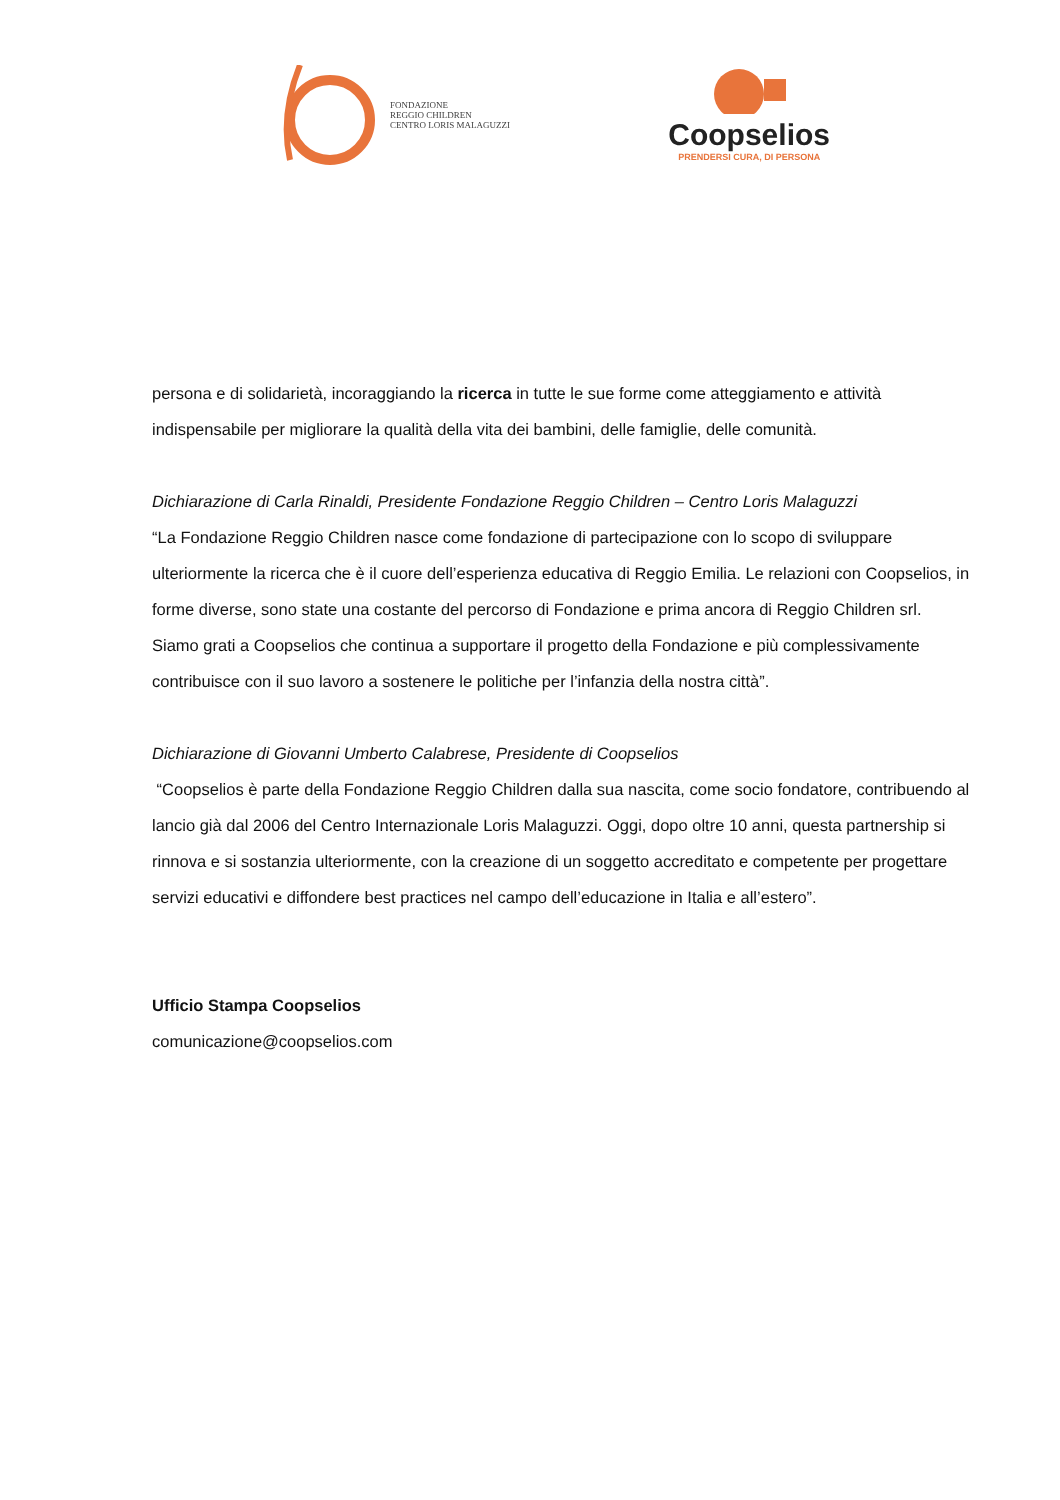FONDAZIONE
REGGIO CHILDREN
CENTRO LORIS MALAGUZZI
Coopselios
PRENDERSI CURA, DI PERSONA
persona e di solidarietà, incoraggiando la ricerca in tutte le sue forme come atteggiamento e attività indispensabile per migliorare la qualità della vita dei bambini, delle famiglie, delle comunità.
Dichiarazione di Carla Rinaldi, Presidente Fondazione Reggio Children – Centro Loris Malaguzzi
“La Fondazione Reggio Children nasce come fondazione di partecipazione con lo scopo di sviluppare ulteriormente la ricerca che è il cuore dell’esperienza educativa di Reggio Emilia. Le relazioni con Coopselios, in forme diverse, sono state una costante del percorso di Fondazione e prima ancora di Reggio Children srl. Siamo grati a Coopselios che continua a supportare il progetto della Fondazione e più complessivamente contribuisce con il suo lavoro a sostenere le politiche per l’infanzia della nostra città”.
Dichiarazione di Giovanni Umberto Calabrese, Presidente di Coopselios
“Coopselios è parte della Fondazione Reggio Children dalla sua nascita, come socio fondatore, contribuendo al lancio già dal 2006 del Centro Internazionale Loris Malaguzzi. Oggi, dopo oltre 10 anni, questa partnership si rinnova e si sostanzia ulteriormente, con la creazione di un soggetto accreditato e competente per progettare servizi educativi e diffondere best practices nel campo dell’educazione in Italia e all’estero”.
Ufficio Stampa Coopselios
comunicazione@coopselios.com